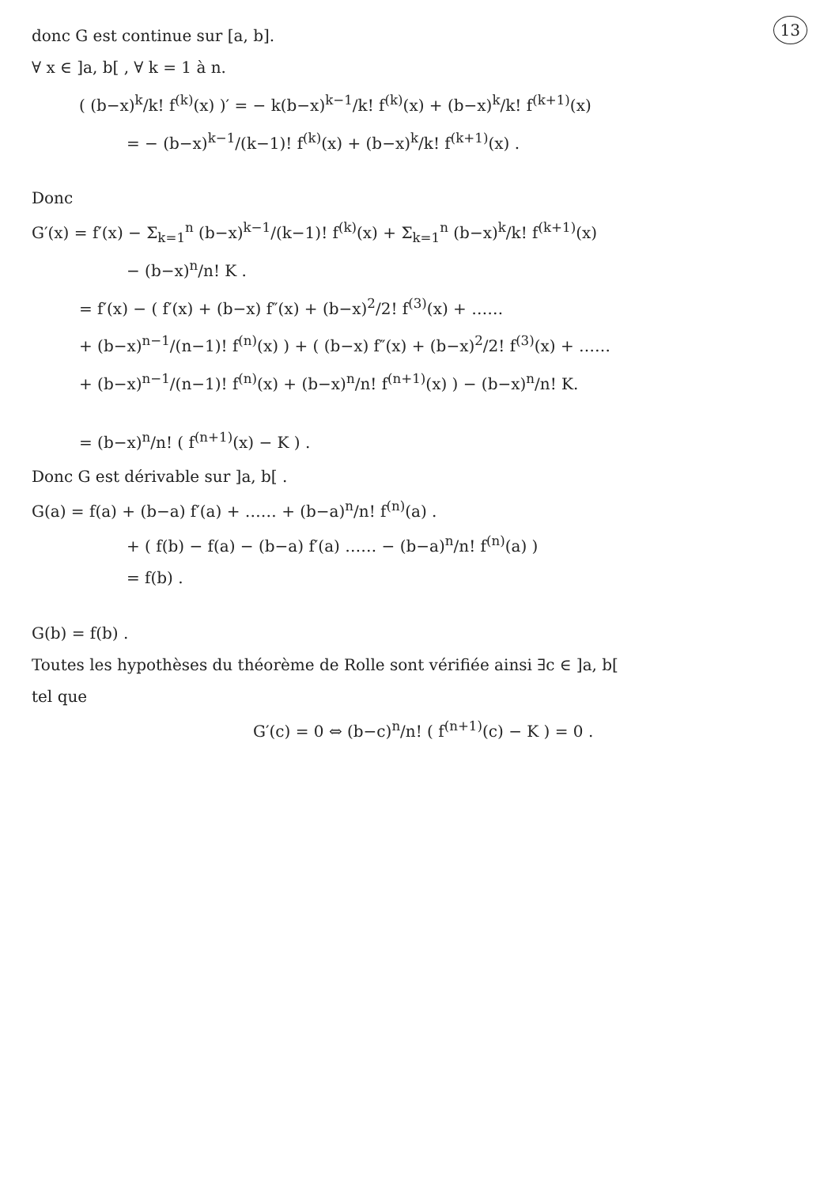13
donc G est continue sur [a, b].
∀ x ∈ ]a, b[ , ∀ k = 1 à n.
( (b−x)<sup>k</sup>/k! f<sup>(k)</sup>(x) )′ = − k(b−x)<sup>k−1</sup>/k! f<sup>(k)</sup>(x) + (b−x)<sup>k</sup>/k! f<sup>(k+1)</sup>(x)
= − (b−x)<sup>k−1</sup>/(k−1)! f<sup>(k)</sup>(x) + (b−x)<sup>k</sup>/k! f<sup>(k+1)</sup>(x) .
Donc
G′(x) = f′(x) − Σ<sub>k=1</sub><sup>n</sup> (b−x)<sup>k−1</sup>/(k−1)! f<sup>(k)</sup>(x) + Σ<sub>k=1</sub><sup>n</sup> (b−x)<sup>k</sup>/k! f<sup>(k+1)</sup>(x)
− (b−x)<sup>n</sup>/n! K .
= f′(x) − ( f′(x) + (b−x) f″(x) + (b−x)<sup>2</sup>/2! f<sup>(3)</sup>(x) + ……
+ (b−x)<sup>n−1</sup>/(n−1)! f<sup>(n)</sup>(x) ) + ( (b−x) f″(x) + (b−x)<sup>2</sup>/2! f<sup>(3)</sup>(x) + ……
+ (b−x)<sup>n−1</sup>/(n−1)! f<sup>(n)</sup>(x) + (b−x)<sup>n</sup>/n! f<sup>(n+1)</sup>(x) ) − (b−x)<sup>n</sup>/n! K.
= (b−x)<sup>n</sup>/n! ( f<sup>(n+1)</sup>(x) − K ) .
Donc G est dérivable sur ]a, b[ .
G(a) = f(a) + (b−a) f′(a) + …… + (b−a)<sup>n</sup>/n! f<sup>(n)</sup>(a) .
+ ( f(b) − f(a) − (b−a) f′(a) …… − (b−a)<sup>n</sup>/n! f<sup>(n)</sup>(a) )
= f(b) .
G(b) = f(b) .
Toutes les hypothèses du théorème de Rolle sont vérifiée ainsi ∃c ∈ ]a, b[
tel que
G′(c) = 0 ⇔ (b−c)<sup>n</sup>/n! ( f<sup>(n+1)</sup>(c) − K ) = 0 .